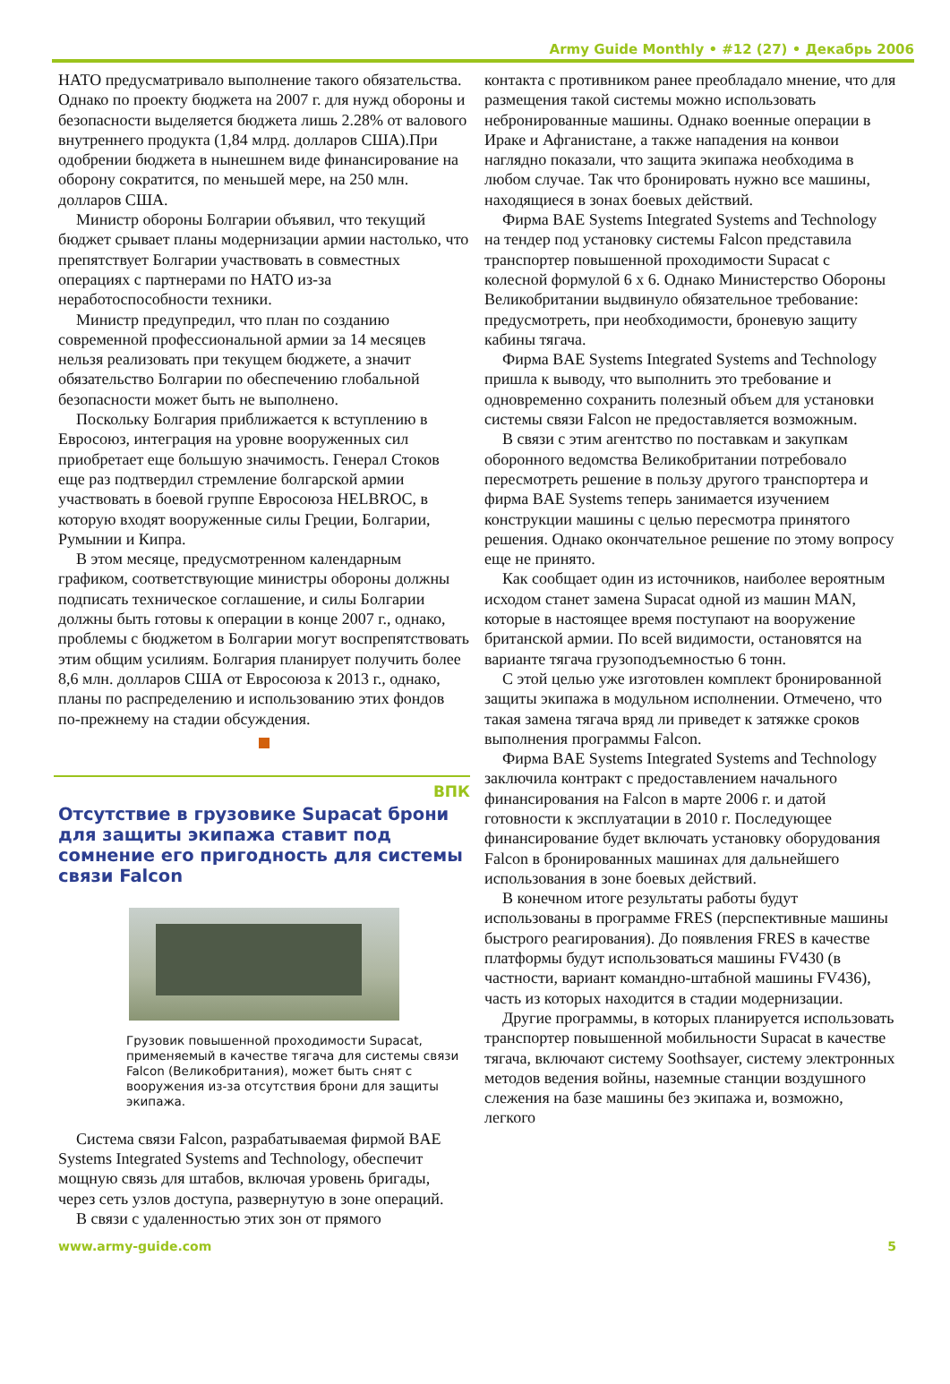Army Guide Monthly • #12 (27) • Декабрь 2006
НАТО предусматривало выполнение такого обязательства. Однако по проекту бюджета на 2007 г. для нужд обороны и безопасности выделяется бюджета лишь 2.28% от валового внутреннего продукта (1,84 млрд. долларов США).При одобрении бюджета в нынешнем виде финансирование на оборону сократится, по меньшей мере, на 250 млн. долларов США.
Министр обороны Болгарии объявил, что текущий бюджет срывает планы модернизации армии настолько, что препятствует Болгарии участвовать в совместных операциях с партнерами по НАТО из-за неработоспособности техники.
Министр предупредил, что план по созданию современной профессиональной армии за 14 месяцев нельзя реализовать при текущем бюджете, а значит обязательство Болгарии по обеспечению глобальной безопасности может быть не выполнено.
Поскольку Болгария приближается к вступлению в Евросоюз, интеграция на уровне вооруженных сил приобретает еще большую значимость. Генерал Стоков еще раз подтвердил стремление болгарской армии участвовать в боевой группе Евросоюза HELBROC, в которую входят вооруженные силы Греции, Болгарии, Румынии и Кипра.
В этом месяце, предусмотренном календарным графиком, соответствующие министры обороны должны подписать техническое соглашение, и силы Болгарии должны быть готовы к операции в конце 2007 г., однако, проблемы с бюджетом в Болгарии могут воспрепятствовать этим общим усилиям. Болгария планирует получить более 8,6 млн. долларов США от Евросоюза к 2013 г., однако, планы по распределению и использованию этих фондов по-прежнему на стадии обсуждения.
ВПК
Отсутствие в грузовике Supacat брони для защиты экипажа ставит под сомнение его пригодность для системы связи Falcon
Грузовик повышенной проходимости Supacat, применяемый в качестве тягача для системы связи Falcon (Великобритания), может быть снят с вооружения из-за отсутствия брони для защиты экипажа.
Система связи Falcon, разрабатываемая фирмой BAE Systems Integrated Systems and Technology, обеспечит мощную связь для штабов, включая уровень бригады, через сеть узлов доступа, развернутую в зоне операций.
В связи с удаленностью этих зон от прямого
контакта с противником ранее преобладало мнение, что для размещения такой системы можно использовать небронированные машины. Однако военные операции в Ираке и Афганистане, а также нападения на конвои наглядно показали, что защита экипажа необходима в любом случае. Так что бронировать нужно все машины, находящиеся в зонах боевых действий.
Фирма BAE Systems Integrated Systems and Technology на тендер под установку системы Falcon представила транспортер повышенной проходимости Supacat с колесной формулой 6 x 6. Однако Министерство Обороны Великобритании выдвинуло обязательное требование: предусмотреть, при необходимости, броневую защиту кабины тягача.
Фирма BAE Systems Integrated Systems and Technology пришла к выводу, что выполнить это требование и одновременно сохранить полезный объем для установки системы связи Falcon не предоставляется возможным.
В связи с этим агентство по поставкам и закупкам оборонного ведомства Великобритании потребовало пересмотреть решение в пользу другого транспортера и фирма BAE Systems теперь занимается изучением конструкции машины с целью пересмотра принятого решения. Однако окончательное решение по этому вопросу еще не принято.
Как сообщает один из источников, наиболее вероятным исходом станет замена Supacat одной из машин MAN, которые в настоящее время поступают на вооружение британской армии. По всей видимости, остановятся на варианте тягача грузоподъемностью 6 тонн.
С этой целью уже изготовлен комплект бронированной защиты экипажа в модульном исполнении. Отмечено, что такая замена тягача вряд ли приведет к затяжке сроков выполнения программы Falcon.
Фирма BAE Systems Integrated Systems and Technology заключила контракт с предоставлением начального финансирования на Falcon в марте 2006 г. и датой готовности к эксплуатации в 2010 г. Последующее финансирование будет включать установку оборудования Falcon в бронированных машинах для дальнейшего использования в зоне боевых действий.
В конечном итоге результаты работы будут использованы в программе FRES (перспективные машины быстрого реагирования). До появления FRES в качестве платформы будут использоваться машины FV430 (в частности, вариант командно-штабной машины FV436), часть из которых находится в стадии модернизации.
Другие программы, в которых планируется использовать транспортер повышенной мобильности Supacat в качестве тягача, включают систему Soothsayer, систему электронных методов ведения войны, наземные станции воздушного слежения на базе машины без экипажа и, возможно, легкого
www.army-guide.com 5